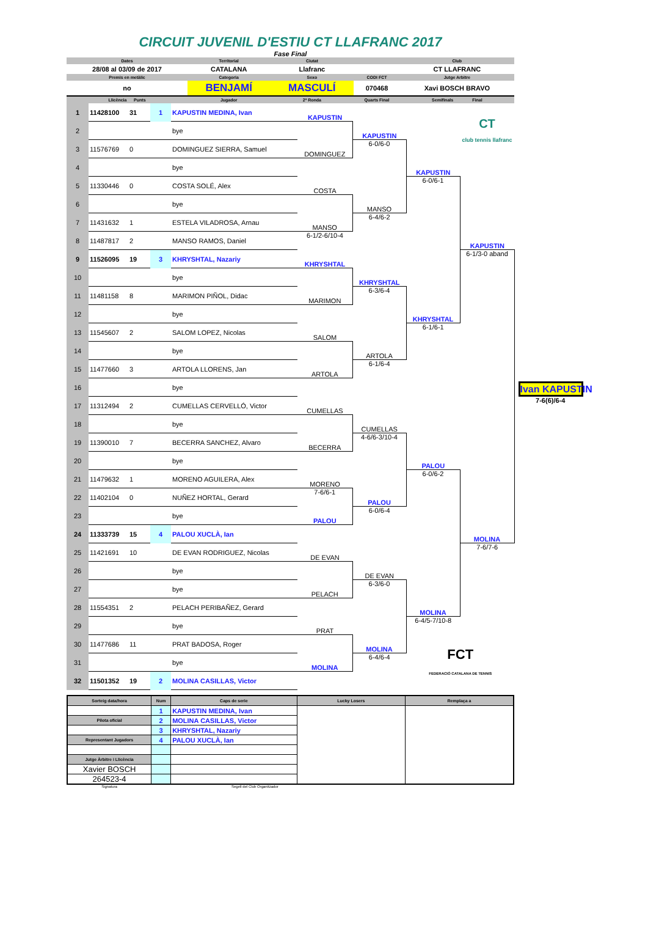CIRCUIT JUVENIL D'ESTIU CT LLAFRANC 2017
Fase Final
| Dates | Territorial | Ciutat | | Club |
| 28/08 al 03/09 de 2017 | CATALANA | Llafranc | | CT LLAFRANC |
| Premis en metàlic | Categoria | Sexo | CODI FCT | Jutge Arbitre |
| no | BENJAMÍ | MASCULÍ | 070468 | Xavi BOSCH BRAVO |
| Llicència Punts | Jugador | 2ª Ronda | Quarts Final | Semifinals Final |
| 1 | 11428100 | 31 | 1 | KAPUSTIN MEDINA, Ivan | KAPUSTIN | | | CT club tennis llafranc | |
| 2 | | | | bye | | KAPUSTIN | | | |
| 3 | 11576769 | 0 | | DOMINGUEZ SIERRA, Samuel | DOMINGUEZ | 6-0/6-0 | | | |
| 4 | | | | bye | | | KAPUSTIN | | |
| 5 | 11330446 | 0 | | COSTA SOLÉ, Alex | COSTA | | 6-0/6-1 | | |
| 6 | | | | bye | | MANSO | | | |
| 7 | 11431632 | 1 | | ESTELA VILADROSA, Arnau | MANSO | 6-4/6-2 | | | |
| 8 | 11487817 | 2 | | MANSO RAMOS, Daniel | 6-1/2-6/10-4 | | | KAPUSTIN | |
| 9 | 11526095 | 19 | 3 | KHRYSHTAL, Nazariy | KHRYSHTAL | | | 6-1/3-0 aband | |
| 10 | | | | bye | | KHRYSHTAL | | | |
| 11 | 11481158 | 8 | | MARIMON PIÑOL, Didac | MARIMON | 6-3/6-4 | | | |
| 12 | | | | bye | | | KHRYSHTAL | | |
| 13 | 11545607 | 2 | | SALOM LOPEZ, Nicolas | SALOM | | 6-1/6-1 | | |
| 14 | | | | bye | | ARTOLA | | | |
| 15 | 11477660 | 3 | | ARTOLA LLORENS, Jan | ARTOLA | 6-1/6-4 | | | |
| 16 | | | | bye | | | | | Ivan KAPUSTIN |
| 17 | 11312494 | 2 | | CUMELLAS CERVELLÓ, Victor | CUMELLAS | | | | 7-6(6)/6-4 |
| 18 | | | | bye | | CUMELLAS | | | |
| 19 | 11390010 | 7 | | BECERRA SANCHEZ, Alvaro | BECERRA | 4-6/6-3/10-4 | | | |
| 20 | | | | bye | | | PALOU | | |
| 21 | 11479632 | 1 | | MORENO AGUILERA, Alex | MORENO | | 6-0/6-2 | | |
| 22 | 11402104 | 0 | | NUÑEZ HORTAL, Gerard | 7-6/6-1 | PALOU | | | |
| 23 | | | | bye | PALOU | 6-0/6-4 | | | |
| 24 | 11333739 | 15 | 4 | PALOU XUCLÀ, Ian | | | | MOLINA | |
| 25 | 11421691 | 10 | | DE EVAN RODRIGUEZ, Nicolas | DE EVAN | | | 7-6/7-6 | |
| 26 | | | | bye | | DE EVAN | | | |
| 27 | | | | bye | PELACH | 6-3/6-0 | | | |
| 28 | 11554351 | 2 | | PELACH PERIBAÑEZ, Gerard | | | MOLINA | | |
| 29 | | | | bye | PRAT | | 6-4/5-7/10-8 | | |
| 30 | 11477686 | 11 | | PRAT BADOSA, Roger | | MOLINA | FCT FEDERACIÓ CATALANA DE TENNIS | | |
| 31 | | | | bye | MOLINA | 6-4/6-4 | | | |
| 32 | 11501352 | 19 | 2 | MOLINA CASILLAS, Victor | | | | | |
| Sorteig data/hora | Num | Caps de serie | Lucky Losers | Remplaça a |
| | 1 | KAPUSTIN MEDINA, Ivan | | |
| Pilota oficial | 2 | MOLINA CASILLAS, Victor | | |
| | 3 | KHRYSHTAL, Nazariy | | |
| Representant Jugadors | 4 | PALOU XUCLÀ, Ian | | |
| Jutge Àrbitre i Llicència | | | | |
| Xavier BOSCH | | | | |
| 264523-4 | | | | |
Signatura Segell del Club Organitzador